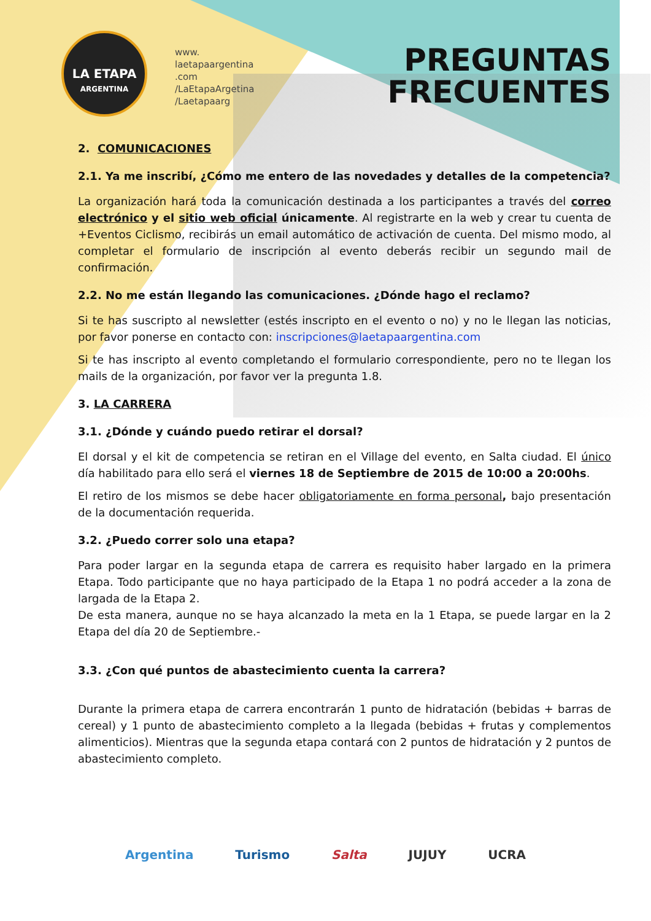LA ETAPA
ARGENTINA
www.
laetapaargentina
.com
/LaEtapaArgetina
/Laetapaarg
PREGUNTAS
FRECUENTES
2. COMUNICACIONES
2.1. Ya me inscribí, ¿Cómo me entero de las novedades y detalles de la competencia?
La organización hará toda la comunicación destinada a los participantes a través del correo electrónico y el sitio web oficial únicamente. Al registrarte en la web y crear tu cuenta de +Eventos Ciclismo, recibirás un email automático de activación de cuenta. Del mismo modo, al completar el formulario de inscripción al evento deberás recibir un segundo mail de confirmación.
2.2. No me están llegando las comunicaciones. ¿Dónde hago el reclamo?
Si te has suscripto al newsletter (estés inscripto en el evento o no) y no le llegan las noticias, por favor ponerse en contacto con: inscripciones@laetapaargentina.com
Si te has inscripto al evento completando el formulario correspondiente, pero no te llegan los mails de la organización, por favor ver la pregunta 1.8.
3. LA CARRERA
3.1. ¿Dónde y cuándo puedo retirar el dorsal?
El dorsal y el kit de competencia se retiran en el Village del evento, en Salta ciudad. El único día habilitado para ello será el viernes 18 de Septiembre de 2015 de 10:00 a 20:00hs.
El retiro de los mismos se debe hacer obligatoriamente en forma personal, bajo presentación de la documentación requerida.
3.2. ¿Puedo correr solo una etapa?
Para poder largar en la segunda etapa de carrera es requisito haber largado en la primera Etapa. Todo participante que no haya participado de la Etapa 1 no podrá acceder a la zona de largada de la Etapa 2.
De esta manera, aunque no se haya alcanzado la meta en la 1 Etapa, se puede largar en la 2 Etapa del día 20 de Septiembre.-
3.3. ¿Con qué puntos de abastecimiento cuenta la carrera?
Durante la primera etapa de carrera encontrarán 1 punto de hidratación (bebidas + barras de cereal) y 1 punto de abastecimiento completo a la llegada (bebidas + frutas y complementos alimenticios). Mientras que la segunda etapa contará con 2 puntos de hidratación y 2 puntos de abastecimiento completo.
Argentina Turismo Salta JUJUY UCRA